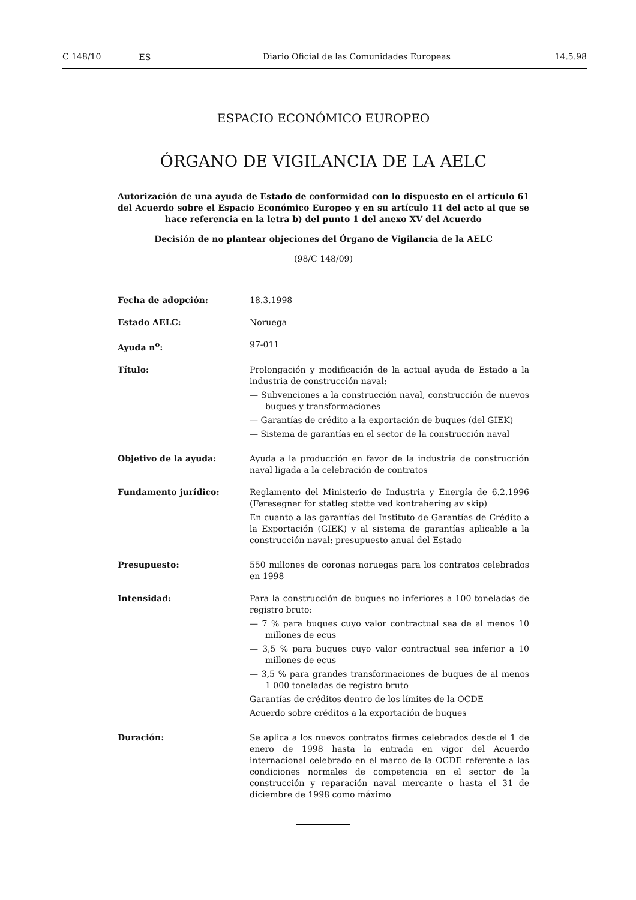C 148/10 ES Diario Oficial de las Comunidades Europeas 14.5.98
ESPACIO ECONÓMICO EUROPEO
ÓRGANO DE VIGILANCIA DE LA AELC
Autorización de una ayuda de Estado de conformidad con lo dispuesto en el artículo 61 del Acuerdo sobre el Espacio Económico Europeo y en su artículo 11 del acto al que se hace referencia en la letra b) del punto 1 del anexo XV del Acuerdo
Decisión de no plantear objeciones del Órgano de Vigilancia de la AELC
(98/C 148/09)
Fecha de adopción: 18.3.1998
Estado AELC: Noruega
Ayuda n<sup>o</sup>: 97-011
Título: Prolongación y modificación de la actual ayuda de Estado a la industria de construcción naval:
— Subvenciones a la construcción naval, construcción de nuevos buques y transformaciones
— Garantías de crédito a la exportación de buques (del GIEK)
— Sistema de garantías en el sector de la construcción naval
Objetivo de la ayuda: Ayuda a la producción en favor de la industria de construcción naval ligada a la celebración de contratos
Fundamento jurídico: Reglamento del Ministerio de Industria y Energía de 6.2.1996 (Føresegner for statleg støtte ved kontrahering av skip)
En cuanto a las garantías del Instituto de Garantías de Crédito a la Exportación (GIEK) y al sistema de garantías aplicable a la construcción naval: presupuesto anual del Estado
Presupuesto: 550 millones de coronas noruegas para los contratos celebrados en 1998
Intensidad: Para la construcción de buques no inferiores a 100 toneladas de registro bruto:
— 7 % para buques cuyo valor contractual sea de al menos 10 millones de ecus
— 3,5 % para buques cuyo valor contractual sea inferior a 10 millones de ecus
— 3,5 % para grandes transformaciones de buques de al menos 1 000 toneladas de registro bruto
Garantías de créditos dentro de los límites de la OCDE
Acuerdo sobre créditos a la exportación de buques
Duración: Se aplica a los nuevos contratos firmes celebrados desde el 1 de enero de 1998 hasta la entrada en vigor del Acuerdo internacional celebrado en el marco de la OCDE referente a las condiciones normales de competencia en el sector de la construcción y reparación naval mercante o hasta el 31 de diciembre de 1998 como máximo